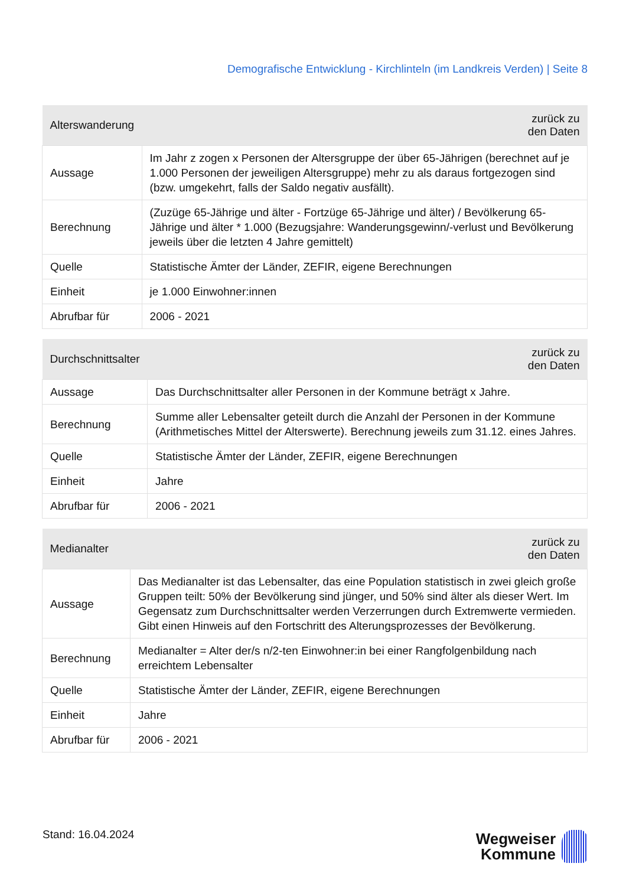Demografische Entwicklung - Kirchlinteln (im Landkreis Verden) | Seite 8
| Alterswanderung | zurück zu den Daten |
| --- | --- |
| Aussage | Im Jahr z zogen x Personen der Altersgruppe der über 65-Jährigen (berechnet auf je 1.000 Personen der jeweiligen Altersgruppe) mehr zu als daraus fortgezogen sind (bzw. umgekehrt, falls der Saldo negativ ausfällt). |
| Berechnung | (Zuzüge 65-Jährige und älter - Fortzüge 65-Jährige und älter) / Bevölkerung 65-Jährige und älter * 1.000 (Bezugsjahre: Wanderungsgewinn/-verlust und Bevölkerung jeweils über die letzten 4 Jahre gemittelt) |
| Quelle | Statistische Ämter der Länder, ZEFIR, eigene Berechnungen |
| Einheit | je 1.000 Einwohner:innen |
| Abrufbar für | 2006 - 2021 |
| Durchschnittsalter | zurück zu den Daten |
| --- | --- |
| Aussage | Das Durchschnittsalter aller Personen in der Kommune beträgt x Jahre. |
| Berechnung | Summe aller Lebensalter geteilt durch die Anzahl der Personen in der Kommune (Arithmetisches Mittel der Alterswerte). Berechnung jeweils zum 31.12. eines Jahres. |
| Quelle | Statistische Ämter der Länder, ZEFIR, eigene Berechnungen |
| Einheit | Jahre |
| Abrufbar für | 2006 - 2021 |
| Medianalter | zurück zu den Daten |
| --- | --- |
| Aussage | Das Medianalter ist das Lebensalter, das eine Population statistisch in zwei gleich große Gruppen teilt: 50% der Bevölkerung sind jünger, und 50% sind älter als dieser Wert. Im Gegensatz zum Durchschnittsalter werden Verzerrungen durch Extremwerte vermieden. Gibt einen Hinweis auf den Fortschritt des Alterungsprozesses der Bevölkerung. |
| Berechnung | Medianalter = Alter der/s n/2-ten Einwohner:in bei einer Rangfolgenbildung nach erreichtem Lebensalter |
| Quelle | Statistische Ämter der Länder, ZEFIR, eigene Berechnungen |
| Einheit | Jahre |
| Abrufbar für | 2006 - 2021 |
Stand: 16.04.2024
Wegweiser
Kommune